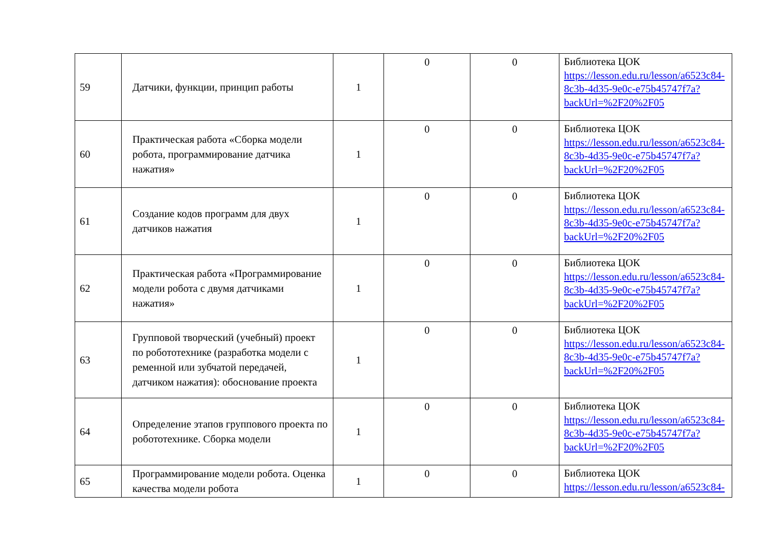| 59 | Датчики, функции, принцип работы | 1 | 0 | 0 | Библиотека ЦОК https://lesson.edu.ru/lesson/a6523c84-8c3b-4d35-9e0c-e75b45747f7a?backUrl=%2F20%2F05 |
| 60 | Практическая работа «Сборка модели робота, программирование датчика нажатия» | 1 | 0 | 0 | Библиотека ЦОК https://lesson.edu.ru/lesson/a6523c84-8c3b-4d35-9e0c-e75b45747f7a?backUrl=%2F20%2F05 |
| 61 | Создание кодов программ для двух датчиков нажатия | 1 | 0 | 0 | Библиотека ЦОК https://lesson.edu.ru/lesson/a6523c84-8c3b-4d35-9e0c-e75b45747f7a?backUrl=%2F20%2F05 |
| 62 | Практическая работа «Программирование модели робота с двумя датчиками нажатия» | 1 | 0 | 0 | Библиотека ЦОК https://lesson.edu.ru/lesson/a6523c84-8c3b-4d35-9e0c-e75b45747f7a?backUrl=%2F20%2F05 |
| 63 | Групповой творческий (учебный) проект по робототехнике (разработка модели с ременной или зубчатой передачей, датчиком нажатия): обоснование проекта | 1 | 0 | 0 | Библиотека ЦОК https://lesson.edu.ru/lesson/a6523c84-8c3b-4d35-9e0c-e75b45747f7a?backUrl=%2F20%2F05 |
| 64 | Определение этапов группового проекта по робототехнике. Сборка модели | 1 | 0 | 0 | Библиотека ЦОК https://lesson.edu.ru/lesson/a6523c84-8c3b-4d35-9e0c-e75b45747f7a?backUrl=%2F20%2F05 |
| 65 | Программирование модели робота. Оценка качества модели робота | 1 | 0 | 0 | Библиотека ЦОК https://lesson.edu.ru/lesson/a6523c84- |